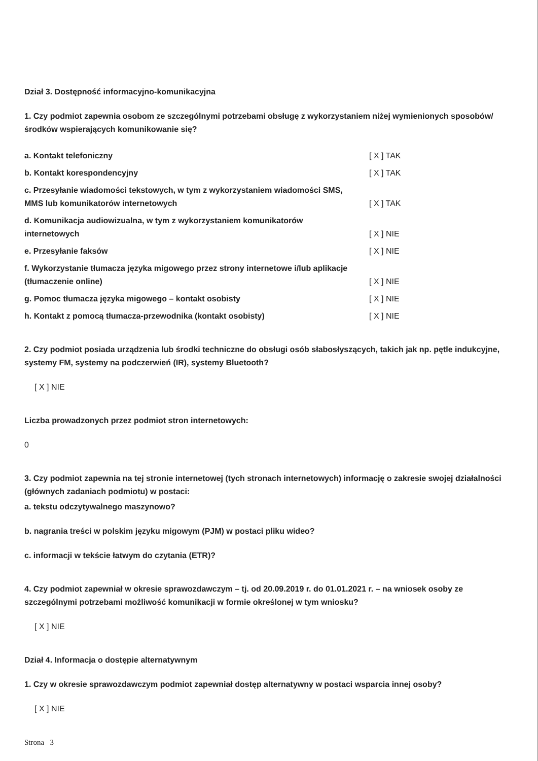Dział 3. Dostępność informacyjno-komunikacyjna
1. Czy podmiot zapewnia osobom ze szczególnymi potrzebami obsługę z wykorzystaniem niżej wymienionych sposobów/środków wspierających komunikowanie się?
| a. Kontakt telefoniczny | [ X ] TAK |
| b. Kontakt korespondencyjny | [ X ] TAK |
| c. Przesyłanie wiadomości tekstowych, w tym z wykorzystaniem wiadomości SMS, MMS lub komunikatorów internetowych | [ X ] TAK |
| d. Komunikacja audiowizualna, w tym z wykorzystaniem komunikatorów internetowych | [ X ] NIE |
| e. Przesyłanie faksów | [ X ] NIE |
| f. Wykorzystanie tłumacza języka migowego przez strony internetowe i/lub aplikacje (tłumaczenie online) | [ X ] NIE |
| g. Pomoc tłumacza języka migowego – kontakt osobisty | [ X ] NIE |
| h. Kontakt z pomocą tłumacza-przewodnika (kontakt osobisty) | [ X ] NIE |
2. Czy podmiot posiada urządzenia lub środki techniczne do obsługi osób słabosłyszących, takich jak np. pętle indukcyjne, systemy FM, systemy na podczerwień (IR), systemy Bluetooth?
[ X ] NIE
Liczba prowadzonych przez podmiot stron internetowych:
0
3. Czy podmiot zapewnia na tej stronie internetowej (tych stronach internetowych) informację o zakresie swojej działalności (głównych zadaniach podmiotu) w postaci:
a. tekstu odczytywalnego maszynowo?
b. nagrania treści w polskim języku migowym (PJM) w postaci pliku wideo?
c. informacji w tekście łatwym do czytania (ETR)?
4. Czy podmiot zapewniał w okresie sprawozdawczym – tj. od 20.09.2019 r. do 01.01.2021 r. – na wniosek osoby ze szczególnymi potrzebami możliwość komunikacji w formie określonej w tym wniosku?
[ X ] NIE
Dział 4. Informacja o dostępie alternatywnym
1. Czy w okresie sprawozdawczym podmiot zapewniał dostęp alternatywny w postaci wsparcia innej osoby?
[ X ] NIE
Strona 3